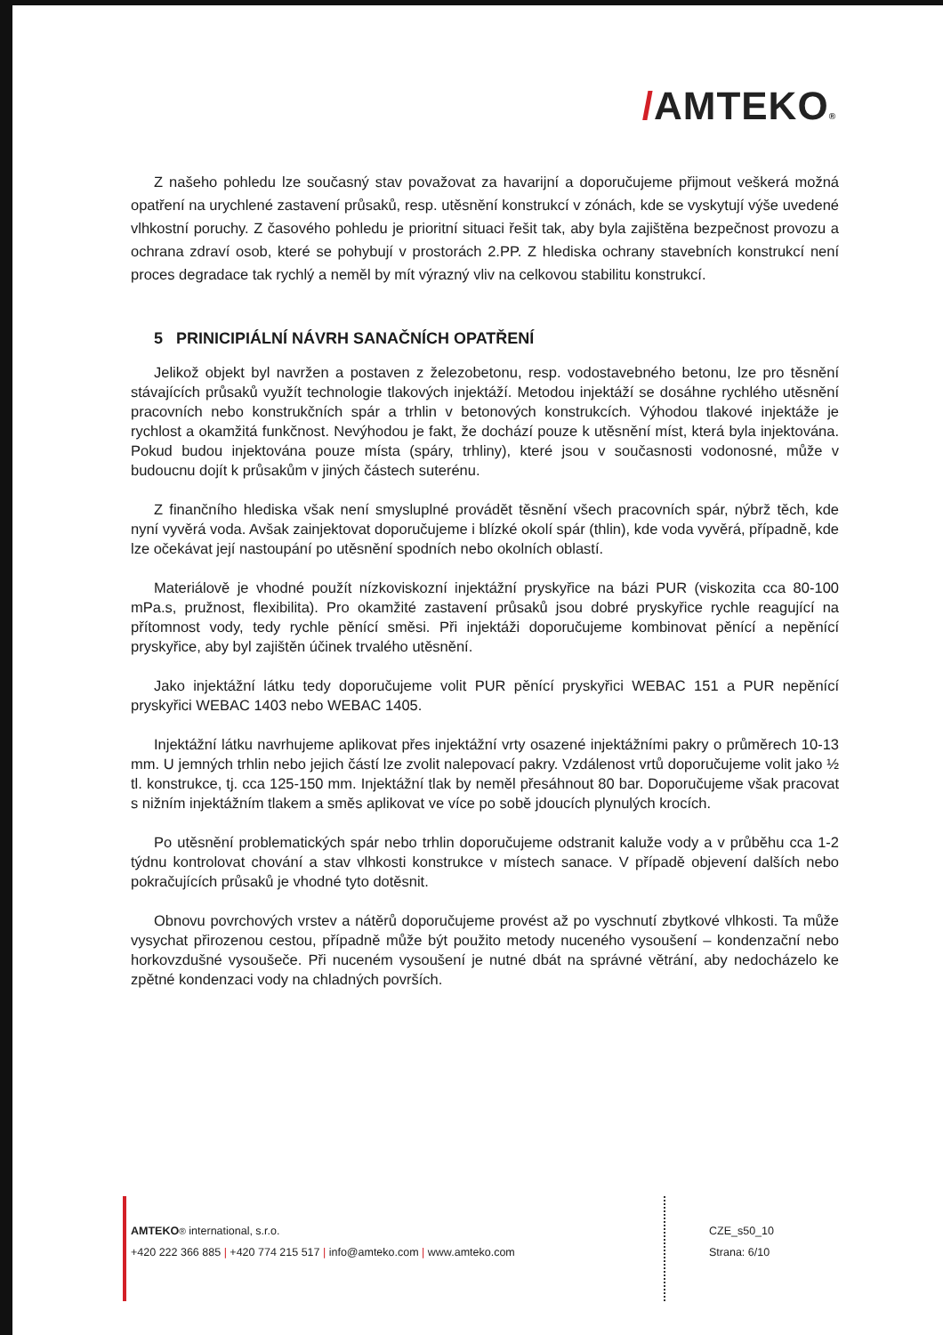/AMTEKO®
Z našeho pohledu lze současný stav považovat za havarijní a doporučujeme přijmout veškerá možná opatření na urychlené zastavení průsaků, resp. utěsnění konstrukcí v zónách, kde se vyskytují výše uvedené vlhkostní poruchy. Z časového pohledu je prioritní situaci řešit tak, aby byla zajištěna bezpečnost provozu a ochrana zdraví osob, které se pohybují v prostorách 2.PP. Z hlediska ochrany stavebních konstrukcí není proces degradace tak rychlý a neměl by mít výrazný vliv na celkovou stabilitu konstrukcí.
5 PRINICIPIÁLNÍ NÁVRH SANAČNÍCH OPATŘENÍ
Jelikož objekt byl navržen a postaven z železobetonu, resp. vodostavebného betonu, lze pro těsnění stávajících průsaků využít technologie tlakových injektáží. Metodou injektáží se dosáhne rychlého utěsnění pracovních nebo konstrukčních spár a trhlin v betonových konstrukcích. Výhodou tlakové injektáže je rychlost a okamžitá funkčnost. Nevýhodou je fakt, že dochází pouze k utěsnění míst, která byla injektována. Pokud budou injektována pouze místa (spáry, trhliny), které jsou v současnosti vodonosné, může v budoucnu dojít k průsakům v jiných částech suterénu.
Z finančního hlediska však není smysluplné provádět těsnění všech pracovních spár, nýbrž těch, kde nyní vyvěrá voda. Avšak zainjektovat doporučujeme i blízké okolí spár (thlin), kde voda vyvěrá, případně, kde lze očekávat její nastoupání po utěsnění spodních nebo okolních oblastí.
Materiálově je vhodné použít nízkoviskozní injektážní pryskyřice na bázi PUR (viskozita cca 80-100 mPa.s, pružnost, flexibilita). Pro okamžité zastavení průsaků jsou dobré pryskyřice rychle reagující na přítomnost vody, tedy rychle pěnící směsi. Při injektáži doporučujeme kombinovat pěnící a nepěnící pryskyřice, aby byl zajištěn účinek trvalého utěsnění.
Jako injektážní látku tedy doporučujeme volit PUR pěnící pryskyřici WEBAC 151 a PUR nepěnící pryskyřici WEBAC 1403 nebo WEBAC 1405.
Injektážní látku navrhujeme aplikovat přes injektážní vrty osazené injektážními pakry o průměrech 10-13 mm. U jemných trhlin nebo jejich částí lze zvolit nalepovací pakry. Vzdálenost vrtů doporučujeme volit jako ½ tl. konstrukce, tj. cca 125-150 mm. Injektážní tlak by neměl přesáhnout 80 bar. Doporučujeme však pracovat s nižním injektážním tlakem a směs aplikovat ve více po sobě jdoucích plynulých krocích.
Po utěsnění problematických spár nebo trhlin doporučujeme odstranit kaluže vody a v průběhu cca 1-2 týdnu kontrolovat chování a stav vlhkosti konstrukce v místech sanace. V případě objevení dalších nebo pokračujících průsaků je vhodné tyto dotěsnit.
Obnovu povrchových vrstev a nátěrů doporučujeme provést až po vyschnutí zbytkové vlhkosti. Ta může vysychat přirozenou cestou, případně může být použito metody nuceného vysoušení – kondenzační nebo horkovzdušné vysoušeče. Při nuceném vysoušení je nutné dbát na správné větrání, aby nedocházelo ke zpětné kondenzaci vody na chladných površích.
AMTEKO® international, s.r.o. CZE_s50_10
+420 222 366 885 | +420 774 215 517 | info@amteko.com | www.amteko.com
Strana: 6/10